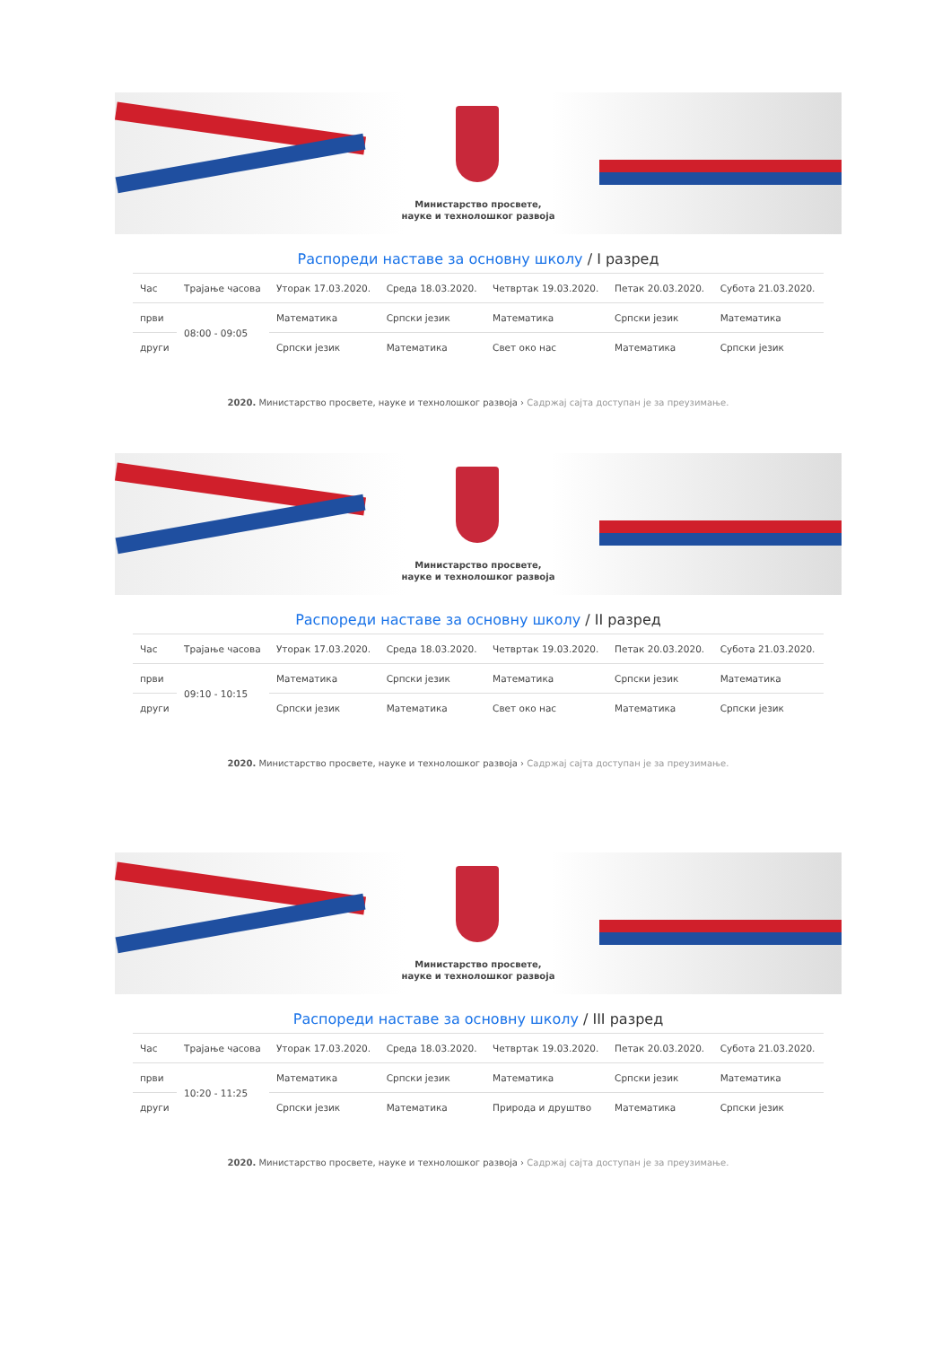Министарство просвете,
науке и технолошког развоја
Распореди наставе за основну школу / I разред
| Час | Трајање часова | Уторак 17.03.2020. | Среда 18.03.2020. | Четвртак 19.03.2020. | Петак 20.03.2020. | Субота 21.03.2020. |
| --- | --- | --- | --- | --- | --- | --- |
| први | 08:00 - 09:05 | Математика | Српски језик | Математика | Српски језик | Математика |
| други | | Српски језик | Математика | Свет око нас | Математика | Српски језик |
2020. Министарство просвете, науке и технолошког развоја › Садржај сајта доступан је за преузимање.
Министарство просвете,
науке и технолошког развоја
Распореди наставе за основну школу / II разред
| Час | Трајање часова | Уторак 17.03.2020. | Среда 18.03.2020. | Четвртак 19.03.2020. | Петак 20.03.2020. | Субота 21.03.2020. |
| --- | --- | --- | --- | --- | --- | --- |
| први | 09:10 - 10:15 | Математика | Српски језик | Математика | Српски језик | Математика |
| други | | Српски језик | Математика | Свет око нас | Математика | Српски језик |
2020. Министарство просвете, науке и технолошког развоја › Садржај сајта доступан је за преузимање.
Министарство просвете,
науке и технолошког развоја
Распореди наставе за основну школу / III разред
| Час | Трајање часова | Уторак 17.03.2020. | Среда 18.03.2020. | Четвртак 19.03.2020. | Петак 20.03.2020. | Субота 21.03.2020. |
| --- | --- | --- | --- | --- | --- | --- |
| први | 10:20 - 11:25 | Математика | Српски језик | Математика | Српски језик | Математика |
| други | | Српски језик | Математика | Природа и друштво | Математика | Српски језик |
2020. Министарство просвете, науке и технолошког развоја › Садржај сајта доступан је за преузимање.